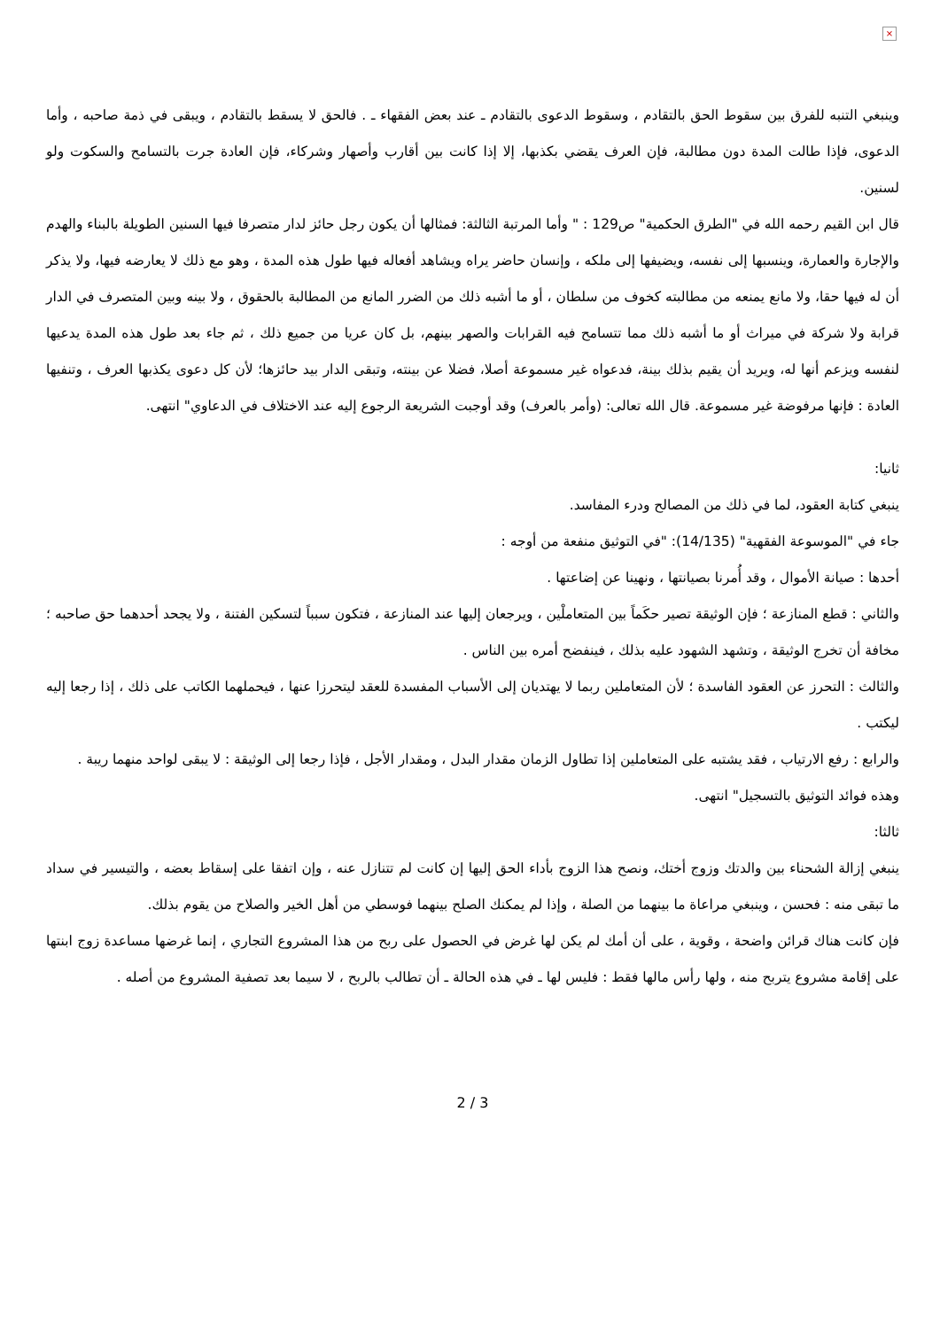×
وينبغي التنبه للفرق بين سقوط الحق بالتقادم ، وسقوط الدعوى بالتقادم ـ عند بعض الفقهاء ـ . فالحق لا يسقط بالتقادم ، ويبقى في ذمة صاحبه ، وأما الدعوى، فإذا طالت المدة دون مطالبة، فإن العرف يقضي بكذبها، إلا إذا كانت بين أقارب وأصهار وشركاء، فإن العادة جرت بالتسامح والسكوت ولو لسنين.
قال ابن القيم رحمه الله في "الطرق الحكمية" ص129 : " وأما المرتبة الثالثة: فمثالها أن يكون رجل حائز لدار متصرفا فيها السنين الطويلة بالبناء والهدم والإجارة والعمارة، وينسبها إلى نفسه، ويضيفها إلى ملكه ، وإنسان حاضر يراه ويشاهد أفعاله فيها طول هذه المدة ، وهو مع ذلك لا يعارضه فيها، ولا يذكر أن له فيها حقا، ولا مانع يمنعه من مطالبته كخوف من سلطان ، أو ما أشبه ذلك من الضرر المانع من المطالبة بالحقوق ، ولا بينه وبين المتصرف في الدار قرابة ولا شركة في ميراث أو ما أشبه ذلك مما تتسامح فيه القرابات والصهر بينهم، بل كان عريا من جميع ذلك ، ثم جاء بعد طول هذه المدة يدعيها لنفسه ويزعم أنها له، ويريد أن يقيم بذلك بينة، فدعواه غير مسموعة أصلا، فضلا عن بينته، وتبقى الدار بيد حائزها؛ لأن كل دعوى يكذبها العرف ، وتنفيها العادة : فإنها مرفوضة غير مسموعة. قال الله تعالى: (وأمر بالعرف) وقد أوجبت الشريعة الرجوع إليه عند الاختلاف في الدعاوي" انتهى.
ثانيا:
ينبغي كتابة العقود، لما في ذلك من المصالح ودرء المفاسد.
جاء في "الموسوعة الفقهية" (14/135): "في التوثيق منفعة من أوجه :
أحدها : صيانة الأموال ، وقد أُمرنا بصيانتها ، ونهينا عن إضاعتها .
والثاني : قطع المنازعة ؛ فإن الوثيقة تصير حكَماً بين المتعاملْين ، ويرجعان إليها عند المنازعة ، فتكون سبباً لتسكين الفتنة ، ولا يجحد أحدهما حق صاحبه ؛ مخافة أن تخرج الوثيقة ، وتشهد الشهود عليه بذلك ، فينفضح أمره بين الناس .
والثالث : التحرز عن العقود الفاسدة ؛ لأن المتعاملين ربما لا يهتديان إلى الأسباب المفسدة للعقد ليتحرزا عنها ، فيحملهما الكاتب على ذلك ، إذا رجعا إليه ليكتب .
والرابع : رفع الارتياب ، فقد يشتبه على المتعاملين إذا تطاول الزمان مقدار البدل ، ومقدار الأجل ، فإذا رجعا إلى الوثيقة : لا يبقى لواحد منهما ريبة .
وهذه فوائد التوثيق بالتسجيل" انتهى.
ثالثا:
ينبغي إزالة الشحناء بين والدتك وزوج أختك، ونصح هذا الزوج بأداء الحق إليها إن كانت لم تتنازل عنه ، وإن اتفقا على إسقاط بعضه ، والتيسير في سداد ما تبقى منه : فحسن ، وينبغي مراعاة ما بينهما من الصلة ، وإذا لم يمكنك الصلح بينهما فوسطي من أهل الخير والصلاح من يقوم بذلك.
فإن كانت هناك قرائن واضحة ، وقوية ، على أن أمك لم يكن لها غرض في الحصول على ربح من هذا المشروع التجاري ، إنما غرضها مساعدة زوج ابنتها على إقامة مشروع يتربح منه ، ولها رأس مالها فقط : فليس لها ـ في هذه الحالة ـ أن تطالب بالربح ، لا سيما بعد تصفية المشروع من أصله .
2 / 3